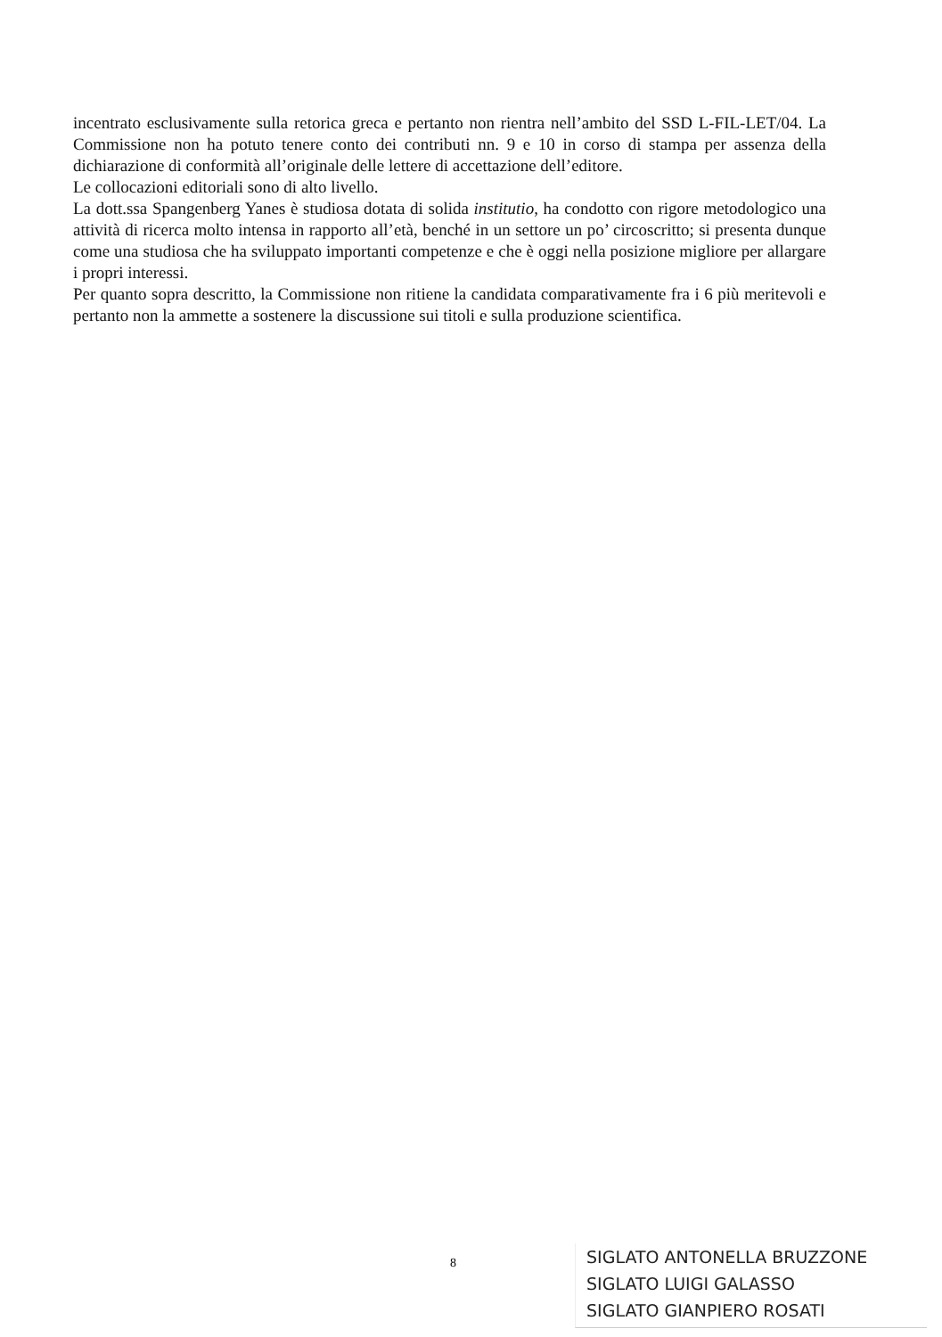incentrato esclusivamente sulla retorica greca e pertanto non rientra nell’ambito del SSD L-FIL-LET/04. La Commissione non ha potuto tenere conto dei contributi nn. 9 e 10 in corso di stampa per assenza della dichiarazione di conformità all’originale delle lettere di accettazione dell’editore.
Le collocazioni editoriali sono di alto livello.
La dott.ssa Spangenberg Yanes è studiosa dotata di solida institutio, ha condotto con rigore metodologico una attività di ricerca molto intensa in rapporto all’età, benché in un settore un po’ circoscritto; si presenta dunque come una studiosa che ha sviluppato importanti competenze e che è oggi nella posizione migliore per allargare i propri interessi.
Per quanto sopra descritto, la Commissione non ritiene la candidata comparativamente fra i 6 più meritevoli e pertanto non la ammette a sostenere la discussione sui titoli e sulla produzione scientifica.
8
SIGLATO ANTONELLA BRUZZONE
SIGLATO LUIGI GALASSO
SIGLATO GIANPIERO ROSATI